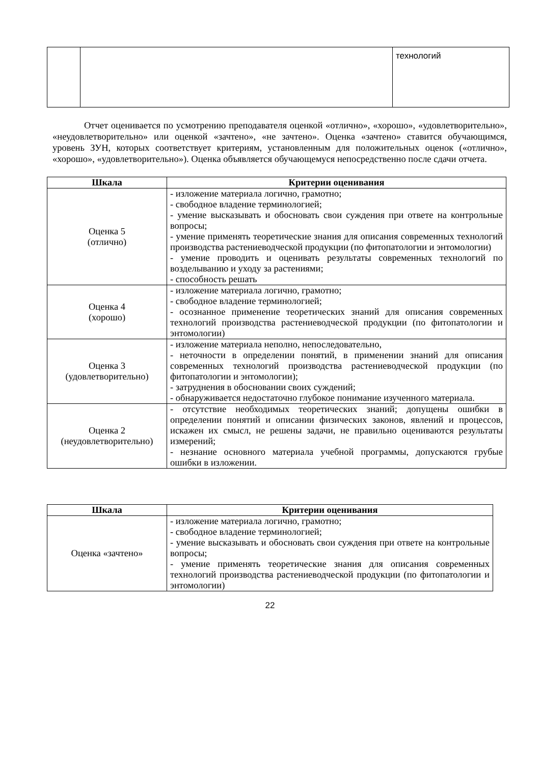| | | технологий |
Отчет оценивается по усмотрению преподавателя оценкой «отлично», «хорошо», «удовлетворительно», «неудовлетворительно» или оценкой «зачтено», «не зачтено». Оценка «зачтено» ставится обучающимся, уровень ЗУН, которых соответствует критериям, установленным для положительных оценок («отлично», «хорошо», «удовлетворительно»). Оценка объявляется обучающемуся непосредственно после сдачи отчета.
| Шкала | Критерии оценивания |
| --- | --- |
| Оценка 5 (отлично) | - изложение материала логично, грамотно; - свободное владение терминологией; - умение высказывать и обосновать свои суждения при ответе на контрольные вопросы; - умение применять теоретические знания для описания современных технологий производства растениеводческой продукции (по фитопатологии и энтомологии) - умение проводить и оценивать результаты современных технологий по возделыванию и уходу за растениями; - способность решать |
| Оценка 4 (хорошо) | - изложение материала логично, грамотно; - свободное владение терминологией; - осознанное применение теоретических знаний для описания современных технологий производства растениеводческой продукции (по фитопатологии и энтомологии) |
| Оценка 3 (удовлетворительно) | - изложение материала неполно, непоследовательно, - неточности в определении понятий, в применении знаний для описания современных технологий производства растениеводческой продукции (по фитопатологии и энтомологии); - затруднения в обосновании своих суждений; - обнаруживается недостаточно глубокое понимание изученного материала. |
| Оценка 2 (неудовлетворительно) | - отсутствие необходимых теоретических знаний; допущены ошибки в определении понятий и описании физических законов, явлений и процессов, искажен их смысл, не решены задачи, не правильно оцениваются результаты измерений; - незнание основного материала учебной программы, допускаются грубые ошибки в изложении. |
| Шкала | Критерии оценивания |
| --- | --- |
| Оценка «зачтено» | - изложение материала логично, грамотно; - свободное владение терминологией; - умение высказывать и обосновать свои суждения при ответе на контрольные вопросы; - умение применять теоретические знания для описания современных технологий производства растениеводческой продукции (по фитопатологии и энтомологии) |
22